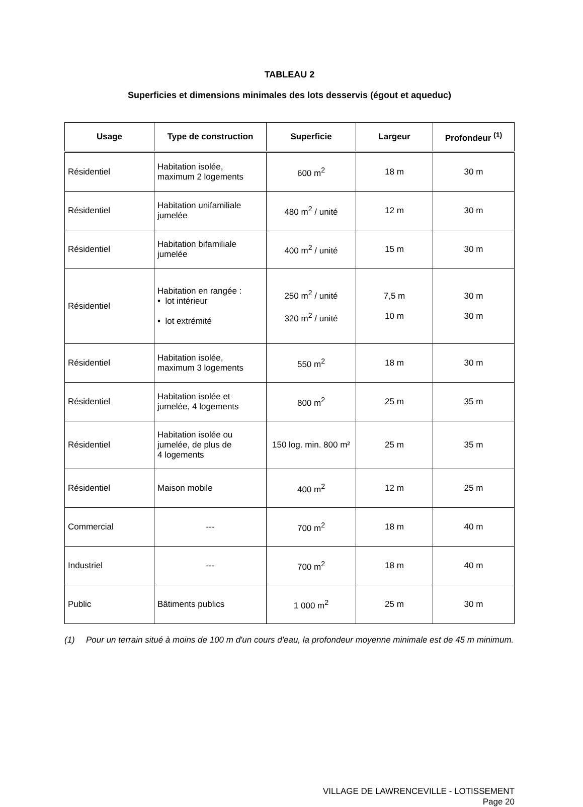TABLEAU 2
Superficies et dimensions minimales des lots desservis (égout et aqueduc)
| Usage | Type de construction | Superficie | Largeur | Profondeur <sup>(1)</sup> |
| --- | --- | --- | --- | --- |
| Résidentiel | Habitation isolée, maximum 2 logements | 600 m<sup>2</sup> | 18 m | 30 m |
| Résidentiel | Habitation unifamiliale jumelée | 480 m<sup>2</sup> / unité | 12 m | 30 m |
| Résidentiel | Habitation bifamiliale jumelée | 400 m<sup>2</sup> / unité | 15 m | 30 m |
| Résidentiel | Habitation en rangée : • lot intérieur • lot extrémité | 250 m<sup>2</sup> / unité 320 m<sup>2</sup> / unité | 7,5 m 10 m | 30 m 30 m |
| Résidentiel | Habitation isolée, maximum 3 logements | 550 m<sup>2</sup> | 18 m | 30 m |
| Résidentiel | Habitation isolée et jumelée, 4 logements | 800 m<sup>2</sup> | 25 m | 35 m |
| Résidentiel | Habitation isolée ou jumelée, de plus de 4 logements | 150 log. min. 800 m² | 25 m | 35 m |
| Résidentiel | Maison mobile | 400 m<sup>2</sup> | 12 m | 25 m |
| Commercial | --- | 700 m<sup>2</sup> | 18 m | 40 m |
| Industriel | --- | 700 m<sup>2</sup> | 18 m | 40 m |
| Public | Bâtiments publics | 1 000 m<sup>2</sup> | 25 m | 30 m |
(1) Pour un terrain situé à moins de 100 m d'un cours d'eau, la profondeur moyenne minimale est de 45 m minimum.
VILLAGE DE LAWRENCEVILLE - LOTISSEMENT
Page 20